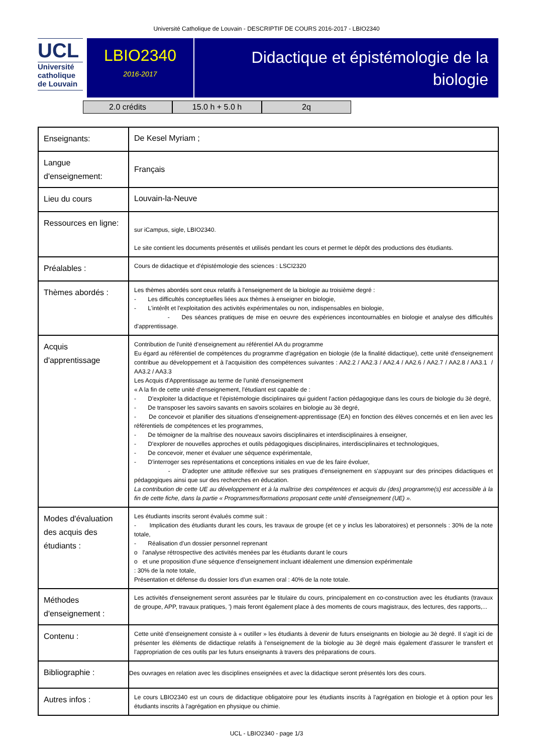Université Catholique de Louvain - DESCRIPTIF DE COURS 2016-2017 - LBIO2340
UCL
Université
catholique
de Louvain
LBIO2340
2016-2017
Didactique et épistémologie de la
biologie
2.0 crédits 15.0 h + 5.0 h 2q
| Enseignants: | De Kesel Myriam ; |
| Langue d'enseignement: | Français |
| Lieu du cours | Louvain-la-Neuve |
| Ressources en ligne: | sur iCampus, sigle, LBIO2340. Le site contient les documents présentés et utilisés pendant les cours et permet le dépôt des productions des étudiants. |
| Préalables : | Cours de didactique et d'épistémologie des sciences : LSCI2320 |
| Thèmes abordés : | Les thèmes abordés sont ceux relatifs à l'enseignement de la biologie au troisième degré : - Les difficultés conceptuelles liées aux thèmes à enseigner en biologie, - L'intérêt et l'exploitation des activités expérimentales ou non, indispensables en biologie, - Des séances pratiques de mise en oeuvre des expériences incontournables en biologie et analyse des difficultés d'apprentissage. |
| Acquis d'apprentissage | Contribution de l'unité d'enseignement au référentiel AA du programme Eu égard au référentiel de compétences du programme d'agrégation en biologie (de la finalité didactique), cette unité d'enseignement contribue au développement et à l'acquisition des compétences suivantes : AA2.2 / AA2.3 / AA2.4 / AA2.6 / AA2.7 / AA2.8 / AA3.1 / AA3.2 / AA3.3 Les Acquis d'Apprentissage au terme de l'unité d'enseignement « A la fin de cette unité d'enseignement, l'étudiant est capable de : - D'exploiter la didactique et l'épistémologie disciplinaires qui guident l'action pédagogique dans les cours de biologie du 3è degré, - De transposer les savoirs savants en savoirs scolaires en biologie au 3è degré, - De concevoir et planifier des situations d'enseignement-apprentissage (EA) en fonction des élèves concernés et en lien avec les référentiels de compétences et les programmes, - De témoigner de la maîtrise des nouveaux savoirs disciplinaires et interdisciplinaires à enseigner, - D'explorer de nouvelles approches et outils pédagogiques disciplinaires, interdisciplinaires et technologiques, - De concevoir, mener et évaluer une séquence expérimentale, - D'interroger ses représentations et conceptions initiales en vue de les faire évoluer, - D'adopter une attitude réflexive sur ses pratiques d'enseignement en s'appuyant sur des principes didactiques et pédagogiques ainsi que sur des recherches en éducation. La contribution de cette UE au développement et à la maîtrise des compétences et acquis du (des) programme(s) est accessible à la fin de cette fiche, dans la partie « Programmes/formations proposant cette unité d'enseignement (UE) ». |
| Modes d'évaluation des acquis des étudiants : | Les étudiants inscrits seront évalués comme suit : - Implication des étudiants durant les cours, les travaux de groupe (et ce y inclus les laboratoires) et personnels : 30% de la note totale, - Réalisation d'un dossier personnel reprenant o l'analyse rétrospective des activités menées par les étudiants durant le cours o et une proposition d'une séquence d'enseignement incluant idéalement une dimension expérimentale : 30% de la note totale, Présentation et défense du dossier lors d'un examen oral : 40% de la note totale. |
| Méthodes d'enseignement : | Les activités d'enseignement seront assurées par le titulaire du cours, principalement en co-construction avec les étudiants (travaux de groupe, APP, travaux pratiques, ') mais feront également place à des moments de cours magistraux, des lectures, des rapports,... |
| Contenu : | Cette unité d'enseignement consiste à « outiller » les étudiants à devenir de futurs enseignants en biologie au 3è degré. Il s'agit ici de présenter les éléments de didactique relatifs à l'enseignement de la biologie au 3è degré mais également d'assurer le transfert et l'appropriation de ces outils par les futurs enseignants à travers des préparations de cours. |
| Bibliographie : | Des ouvrages en relation avec les disciplines enseignées et avec la didactique seront présentés lors des cours. |
| Autres infos : | Le cours LBIO2340 est un cours de didactique obligatoire pour les étudiants inscrits à l'agrégation en biologie et à option pour les étudiants inscrits à l'agrégation en physique ou chimie. |
UCL - LBIO2340 - page 1/3